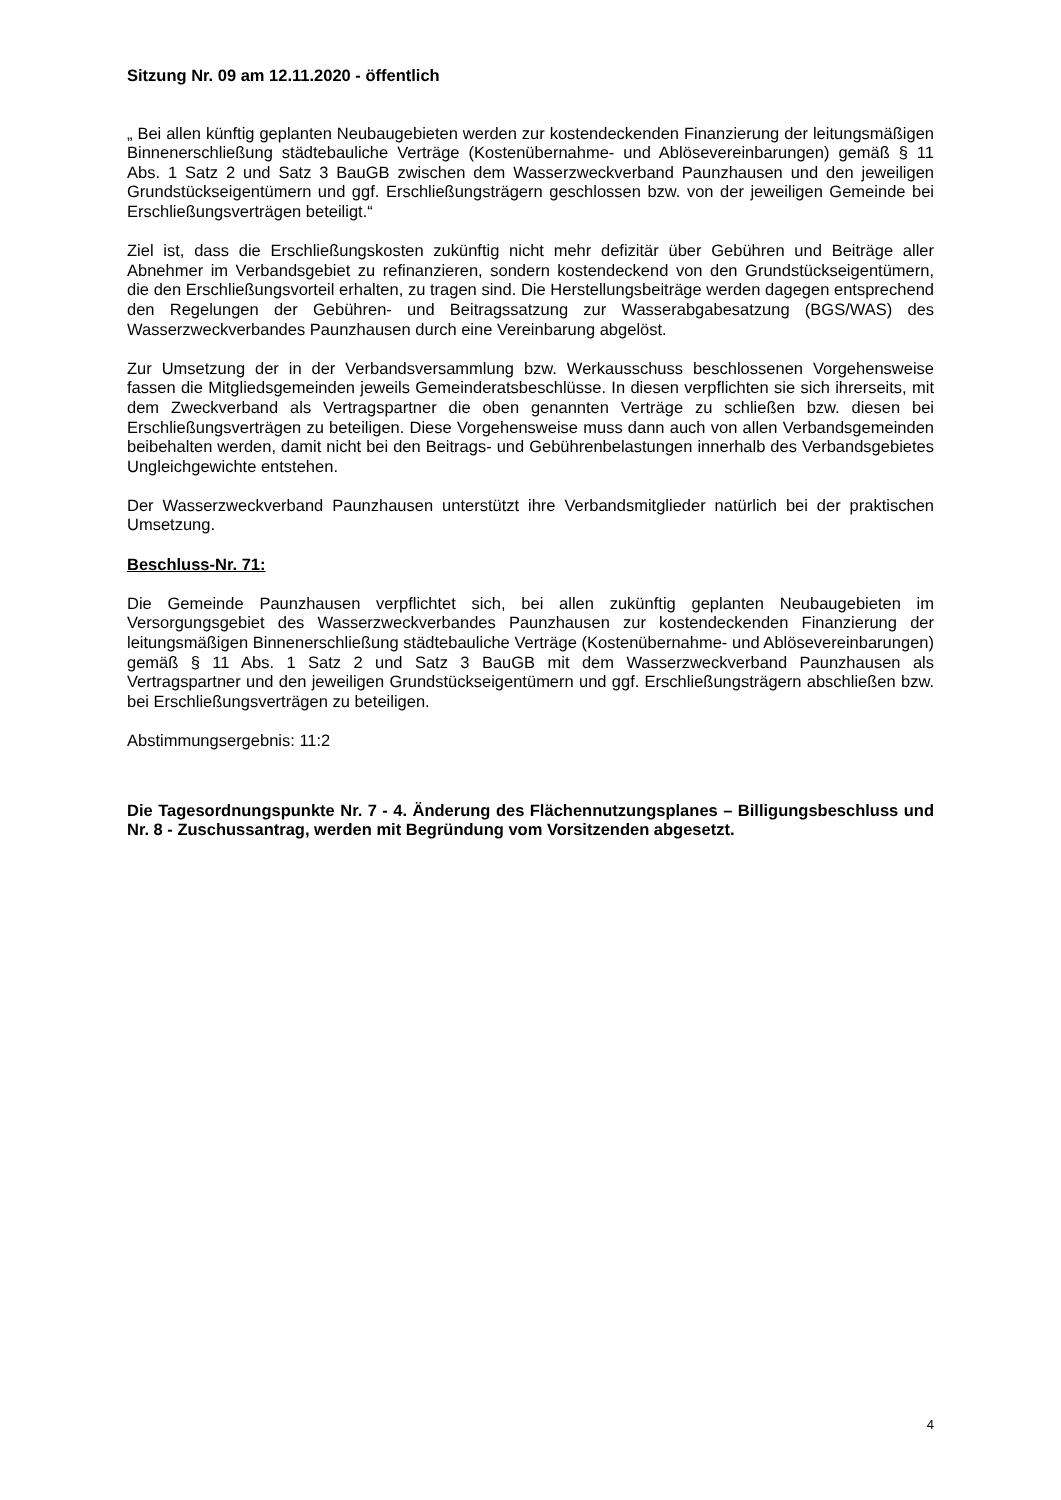Sitzung Nr. 09 am 12.11.2020 - öffentlich
„ Bei allen künftig geplanten Neubaugebieten werden zur kostendeckenden Finanzierung der leitungsmäßigen Binnenerschließung städtebauliche Verträge (Kostenübernahme- und Ablösevereinbarungen) gemäß § 11 Abs. 1 Satz 2 und Satz 3 BauGB zwischen dem Wasserzweckverband Paunzhausen und den jeweiligen Grundstückseigentümern und ggf. Erschließungsträgern geschlossen bzw. von der jeweiligen Gemeinde bei Erschließungsverträgen beteiligt.“
Ziel ist, dass die Erschließungskosten zukünftig nicht mehr defizitär über Gebühren und Beiträge aller Abnehmer im Verbandsgebiet zu refinanzieren, sondern kostendeckend von den Grundstückseigentümern, die den Erschließungsvorteil erhalten, zu tragen sind. Die Herstellungsbeiträge werden dagegen entsprechend den Regelungen der Gebühren- und Beitragssatzung zur Wasserabgabesatzung (BGS/WAS) des Wasserzweckverbandes Paunzhausen durch eine Vereinbarung abgelöst.
Zur Umsetzung der in der Verbandsversammlung bzw. Werkausschuss beschlossenen Vorgehensweise fassen die Mitgliedsgemeinden jeweils Gemeinderatsbeschlüsse. In diesen verpflichten sie sich ihrerseits, mit dem Zweckverband als Vertragspartner die oben genannten Verträge zu schließen bzw. diesen bei Erschließungsverträgen zu beteiligen. Diese Vorgehensweise muss dann auch von allen Verbandsgemeinden beibehalten werden, damit nicht bei den Beitrags- und Gebührenbelastungen innerhalb des Verbandsgebietes Ungleichgewichte entstehen.
Der Wasserzweckverband Paunzhausen unterstützt ihre Verbandsmitglieder natürlich bei der praktischen Umsetzung.
Beschluss-Nr. 71:
Die Gemeinde Paunzhausen verpflichtet sich, bei allen zukünftig geplanten Neubaugebieten im Versorgungsgebiet des Wasserzweckverbandes Paunzhausen zur kostendeckenden Finanzierung der leitungsmäßigen Binnenerschließung städtebauliche Verträge (Kostenübernahme- und Ablösevereinbarungen) gemäß § 11 Abs. 1 Satz 2 und Satz 3 BauGB mit dem Wasserzweckverband Paunzhausen als Vertragspartner und den jeweiligen Grundstückseigentümern und ggf. Erschließungsträgern abschließen bzw. bei Erschließungsverträgen zu beteiligen.
Abstimmungsergebnis: 11:2
Die Tagesordnungspunkte Nr. 7 - 4. Änderung des Flächennutzungsplanes – Billigungsbeschluss und Nr. 8 - Zuschussantrag, werden mit Begründung vom Vorsitzenden abgesetzt.
4